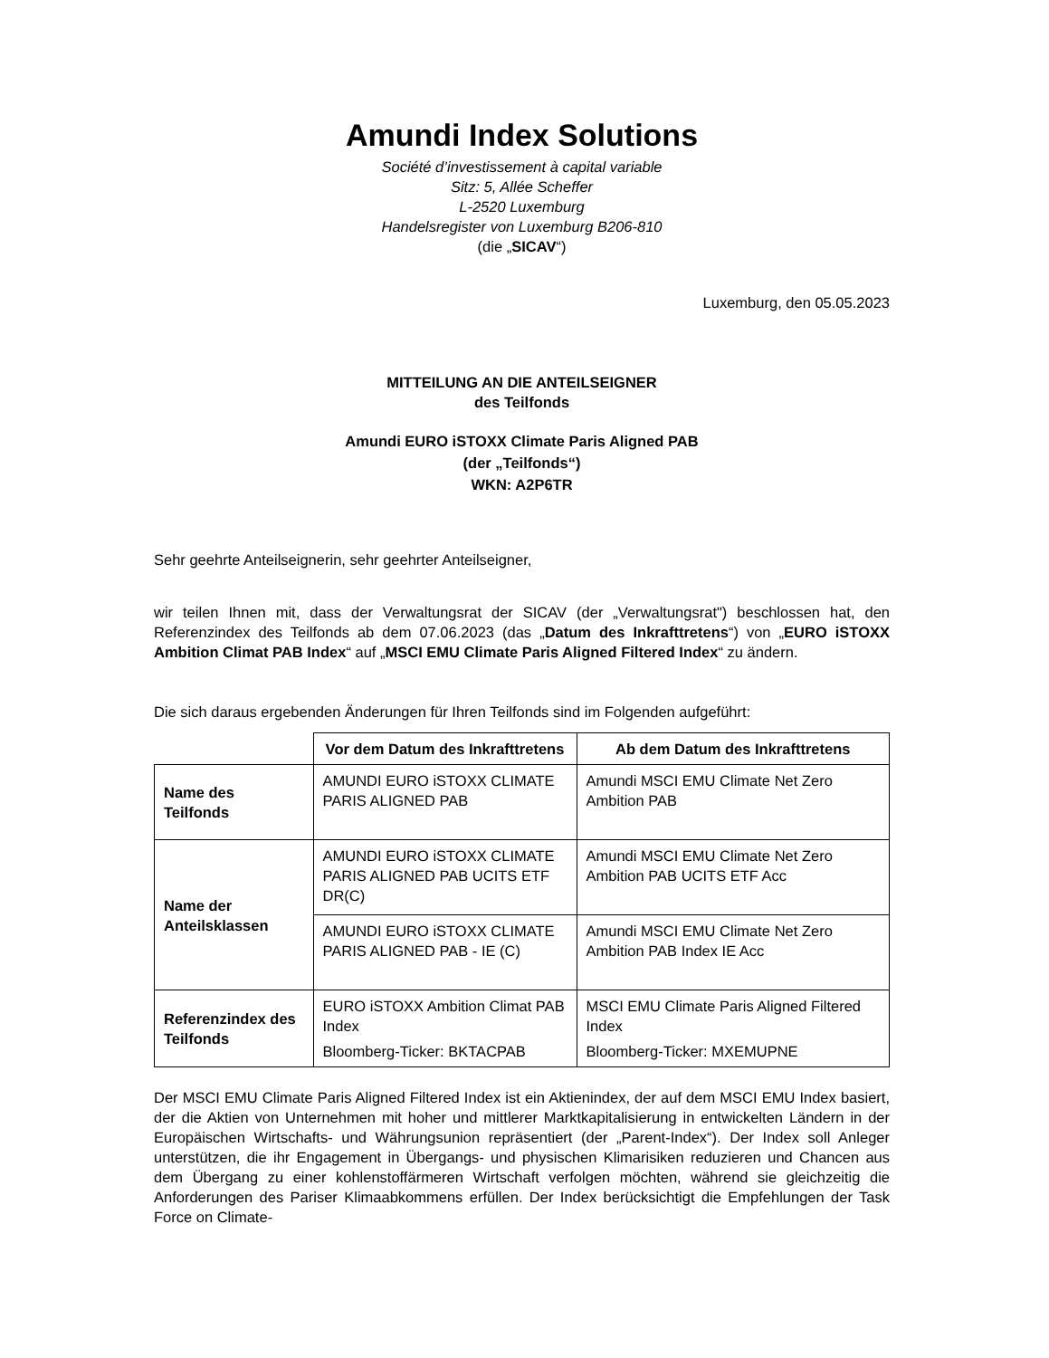Amundi Index Solutions
Société d’investissement à capital variable
Sitz: 5, Allée Scheffer
L-2520 Luxemburg
Handelsregister von Luxemburg B206-810
(die „SICAV“)
Luxemburg, den 05.05.2023
MITTEILUNG AN DIE ANTEILSEIGNER
des Teilfonds
Amundi EURO iSTOXX Climate Paris Aligned PAB
(der „Teilfonds“)
WKN: A2P6TR
Sehr geehrte Anteilseignerin, sehr geehrter Anteilseigner,
wir teilen Ihnen mit, dass der Verwaltungsrat der SICAV (der „Verwaltungsrat") beschlossen hat, den Referenzindex des Teilfonds ab dem 07.06.2023 (das „Datum des Inkrafttretens“) von „EURO iSTOXX Ambition Climat PAB Index“ auf „MSCI EMU Climate Paris Aligned Filtered Index“ zu ändern.
Die sich daraus ergebenden Änderungen für Ihren Teilfonds sind im Folgenden aufgeführt:
| | Vor dem Datum des Inkrafttretens | Ab dem Datum des Inkrafttretens |
| Name des Teilfonds | AMUNDI EURO iSTOXX CLIMATE PARIS ALIGNED PAB | Amundi MSCI EMU Climate Net Zero Ambition PAB |
| Name der Anteilsklassen | AMUNDI EURO iSTOXX CLIMATE PARIS ALIGNED PAB UCITS ETF DR(C) | Amundi MSCI EMU Climate Net Zero Ambition PAB UCITS ETF Acc |
| | AMUNDI EURO iSTOXX CLIMATE PARIS ALIGNED PAB - IE (C) | Amundi MSCI EMU Climate Net Zero Ambition PAB Index IE Acc |
| Referenzindex des Teilfonds | EURO iSTOXX Ambition Climat PAB Index Bloomberg-Ticker: BKTACPAB | MSCI EMU Climate Paris Aligned Filtered Index Bloomberg-Ticker: MXEMUPNE |
Der MSCI EMU Climate Paris Aligned Filtered Index ist ein Aktienindex, der auf dem MSCI EMU Index basiert, der die Aktien von Unternehmen mit hoher und mittlerer Marktkapitalisierung in entwickelten Ländern in der Europäischen Wirtschafts- und Währungsunion repräsentiert (der „Parent-Index“). Der Index soll Anleger unterstützen, die ihr Engagement in Übergangs- und physischen Klimarisiken reduzieren und Chancen aus dem Übergang zu einer kohlenstoffärmeren Wirtschaft verfolgen möchten, während sie gleichzeitig die Anforderungen des Pariser Klimaabkommens erfüllen. Der Index berücksichtigt die Empfehlungen der Task Force on Climate-